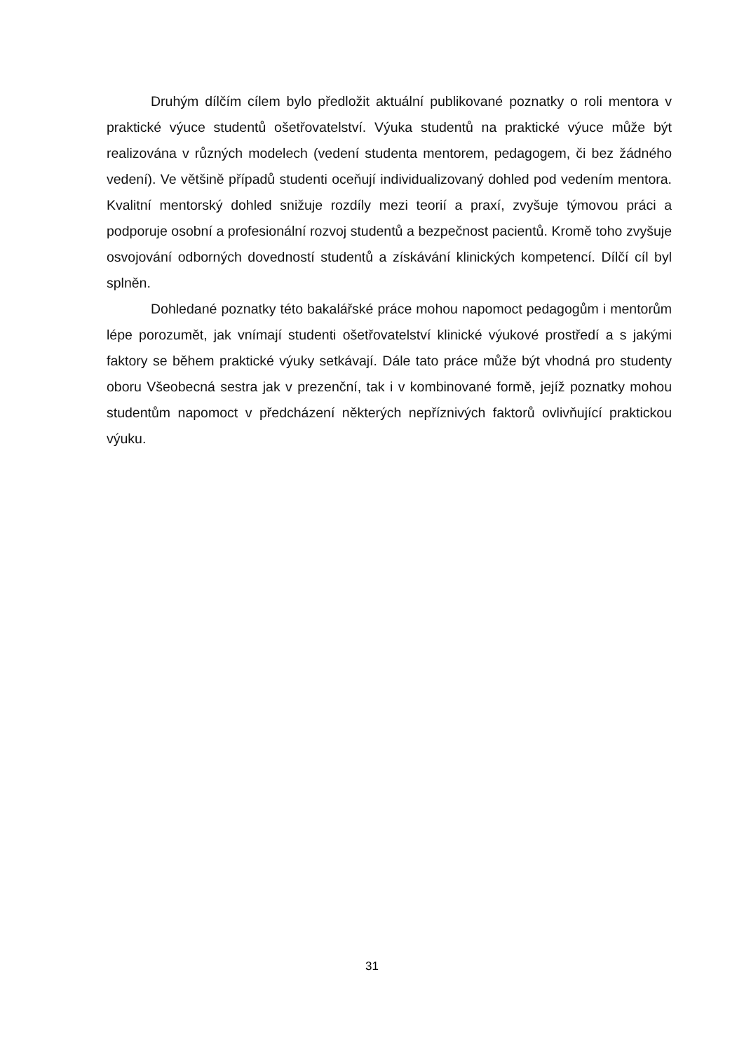Druhým dílčím cílem bylo předložit aktuální publikované poznatky o roli mentora v praktické výuce studentů ošetřovatelství. Výuka studentů na praktické výuce může být realizována v různých modelech (vedení studenta mentorem, pedagogem, či bez žádného vedení). Ve většině případů studenti oceňují individualizovaný dohled pod vedením mentora. Kvalitní mentorský dohled snižuje rozdíly mezi teorií a praxí, zvyšuje týmovou práci a podporuje osobní a profesionální rozvoj studentů a bezpečnost pacientů. Kromě toho zvyšuje osvojování odborných dovedností studentů a získávání klinických kompetencí. Dílčí cíl byl splněn.
Dohledané poznatky této bakalářské práce mohou napomoct pedagogům i mentorům lépe porozumět, jak vnímají studenti ošetřovatelství klinické výukové prostředí a s jakými faktory se během praktické výuky setkávají. Dále tato práce může být vhodná pro studenty oboru Všeobecná sestra jak v prezenční, tak i v kombinované formě, jejíž poznatky mohou studentům napomoct v předcházení některých nepříznivých faktorů ovlivňující praktickou výuku.
31